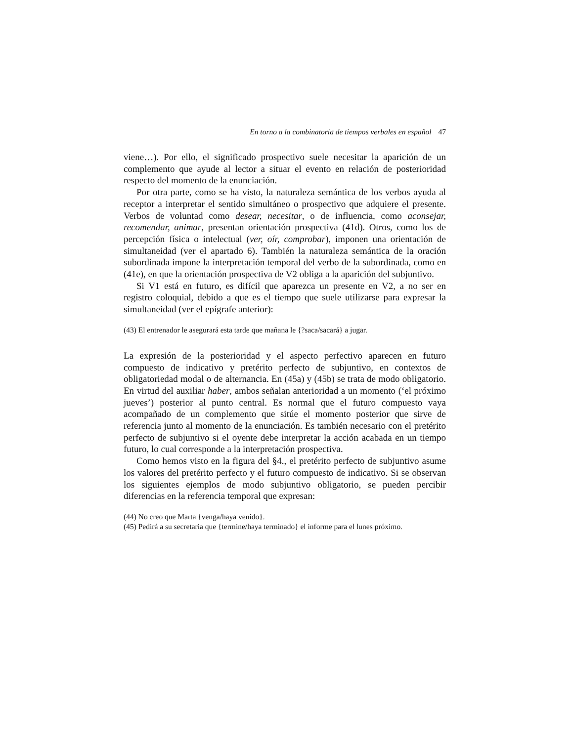En torno a la combinatoria de tiempos verbales en español 47
viene…). Por ello, el significado prospectivo suele necesitar la aparición de un complemento que ayude al lector a situar el evento en relación de posterioridad respecto del momento de la enunciación.
Por otra parte, como se ha visto, la naturaleza semántica de los verbos ayuda al receptor a interpretar el sentido simultáneo o prospectivo que adquiere el presente. Verbos de voluntad como desear, necesitar, o de influencia, como aconsejar, recomendar, animar, presentan orientación prospectiva (41d). Otros, como los de percepción física o intelectual (ver, oír, comprobar), imponen una orientación de simultaneidad (ver el apartado 6). También la naturaleza semántica de la oración subordinada impone la interpretación temporal del verbo de la subordinada, como en (41e), en que la orientación prospectiva de V2 obliga a la aparición del subjuntivo.
Si V1 está en futuro, es difícil que aparezca un presente en V2, a no ser en registro coloquial, debido a que es el tiempo que suele utilizarse para expresar la simultaneidad (ver el epígrafe anterior):
(43) El entrenador le asegurará esta tarde que mañana le {?saca/sacará} a jugar.
La expresión de la posterioridad y el aspecto perfectivo aparecen en futuro compuesto de indicativo y pretérito perfecto de subjuntivo, en contextos de obligatoriedad modal o de alternancia. En (45a) y (45b) se trata de modo obligatorio. En virtud del auxiliar haber, ambos señalan anterioridad a un momento (‘el próximo jueves’) posterior al punto central. Es normal que el futuro compuesto vaya acompañado de un complemento que sitúe el momento posterior que sirve de referencia junto al momento de la enunciación. Es también necesario con el pretérito perfecto de subjuntivo si el oyente debe interpretar la acción acabada en un tiempo futuro, lo cual corresponde a la interpretación prospectiva.
Como hemos visto en la figura del §4., el pretérito perfecto de subjuntivo asume los valores del pretérito perfecto y el futuro compuesto de indicativo. Si se observan los siguientes ejemplos de modo subjuntivo obligatorio, se pueden percibir diferencias en la referencia temporal que expresan:
(44) No creo que Marta {venga/haya venido}.
(45) Pedirá a su secretaria que {termine/haya terminado} el informe para el lunes próximo.